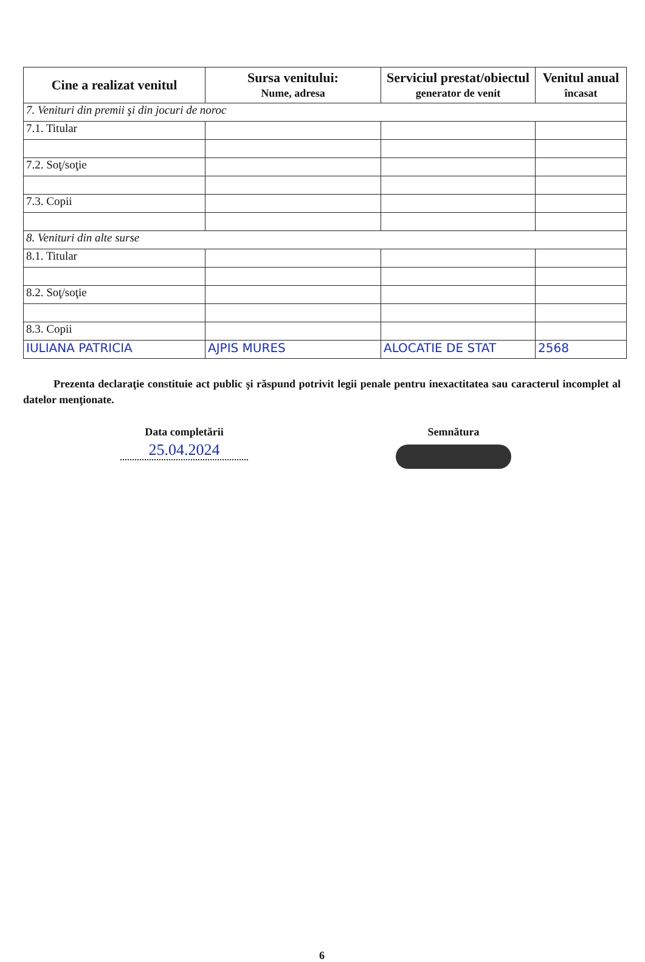| Cine a realizat venitul | Sursa venitului: Nume, adresa | Serviciul prestat/obiectul generator de venit | Venitul anual încasat |
| --- | --- | --- | --- |
| 7. Venituri din premii şi din jocuri de noroc | | | |
| 7.1. Titular | | | |
| 7.2. Soţ/soţie | | | |
| 7.3. Copii | | | |
| 8. Venituri din alte surse | | | |
| 8.1. Titular | | | |
| 8.2. Soţ/soţie | | | |
| 8.3. Copii | | | |
| IULIANA PATRICIA | AJPIS MURES | ALOCATIE DE STAT | 2568 |
Prezenta declaraţie constituie act public şi răspund potrivit legii penale pentru inexactitatea sau caracterul incomplet al datelor menţionate.
Data completării
25.04.2024
Semnătura
6